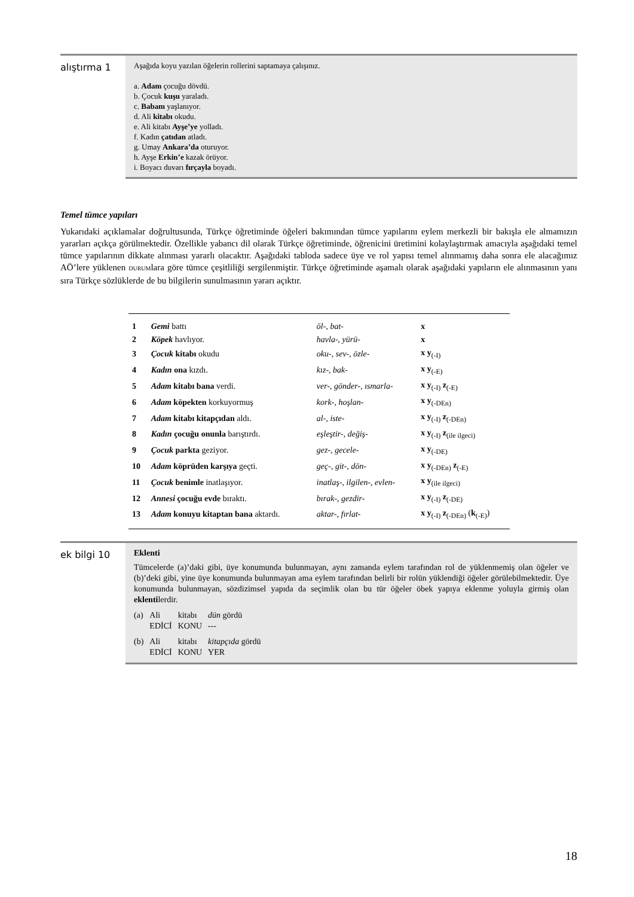alıştırma 1
Aşağıda koyu yazılan öğelerin rollerini saptamaya çalışınız.
a. Adam çocuğu dövdü.
b. Çocuk kuşu yaraladı.
c. Babam yaşlanıyor.
d. Ali kitabı okudu.
e. Ali kitabı Ayşe’ye yolladı.
f. Kadın çatıdan atladı.
g. Umay Ankara’da oturuyor.
h. Ayşe Erkin’e kazak örüyor.
i. Boyacı duvarı fırçayla boyadı.
Temel tümce yapıları
Yukarıdaki açıklamalar doğrultusunda, Türkçe öğretiminde öğeleri bakımından tümce yapılarını eylem merkezli bir bakışla ele almamızın yararları açıkça görülmektedir. Özellikle yabancı dil olarak Türkçe öğretiminde, öğrenicini üretimini kolaylaştırmak amacıyla aşağıdaki temel tümce yapılarının dikkate alınması yararlı olacaktır. Aşağıdaki tabloda sadece üye ve rol yapısı temel alınmamış daha sonra ele alacağımız AÖ’lere yüklenen DURUMlara göre tümce çeşitliliği sergilenmiştir. Türkçe öğretiminde aşamalı olarak aşağıdaki yapıların ele alınmasının yanı sıra Türkçe sözlüklerde de bu bilgilerin sunulmasının yararı açıktır.
| 1 | Gemi battı | öl-, bat- | x |
| 2 | Köpek havlıyor. | havla-, yürü- | x |
| 3 | Çocuk kitabı okudu | oku-, sev-, özle- | x y<sub>(-I)</sub> |
| 4 | Kadın ona kızdı. | kız-, bak- | x y<sub>(-E)</sub> |
| 5 | Adam kitabı bana verdi. | ver-, gönder-, ısmarla- | x y<sub>(-I)</sub> z<sub>(-E)</sub> |
| 6 | Adam köpekten korkuyormuş | kork-, hoşlan- | x y<sub>(-DEn)</sub> |
| 7 | Adam kitabı kitapçıdan aldı. | al-, iste- | x y<sub>(-I)</sub> z<sub>(-DEn)</sub> |
| 8 | Kadın çocuğu onunla barıştırdı. | eşleştir-, değiş- | x y<sub>(-I)</sub> z<sub>(ile ilgeci)</sub> |
| 9 | Çocuk parkta geziyor. | gez-, gecele- | x y<sub>(-DE)</sub> |
| 10 | Adam köprüden karşıya geçti. | geç-, git-, dön- | x y<sub>(-DEn)</sub> z<sub>(-E)</sub> |
| 11 | Çocuk benimle inatlaşıyor. | inatlaş-, ilgilen-, evlen- | x y<sub>(ile ilgeci)</sub> |
| 12 | Annesi çocuğu evde bıraktı. | bırak-, gezdir- | x y<sub>(-I)</sub> z<sub>(-DE)</sub> |
| 13 | Adam konuyu kitaptan bana aktardı. | aktar-, fırlat- | x y<sub>(-I)</sub> z<sub>(-DEn)</sub> ( k<sub>(-E)</sub>) |
ek bilgi 10
Eklenti
Tümcelerde (a)’daki gibi, üye konumunda bulunmayan, aynı zamanda eylem tarafından rol de yüklenmemiş olan öğeler ve (b)’deki gibi, yine üye konumunda bulunmayan ama eylem tarafından belirli bir rolün yüklendiği öğeler görülebilmektedir. Üye konumunda bulunmayan, sözdizimsel yapıda da seçimlik olan bu tür öğeler öbek yapıya eklenme yoluyla girmiş olan eklentilerdir.
| (a) | Ali | kitabı | dün gördü |
| | EDİCİ | KONU | --- |
| (b) | Ali | kitabı | kitapçıda gördü |
| | EDİCİ | KONU | YER |
18